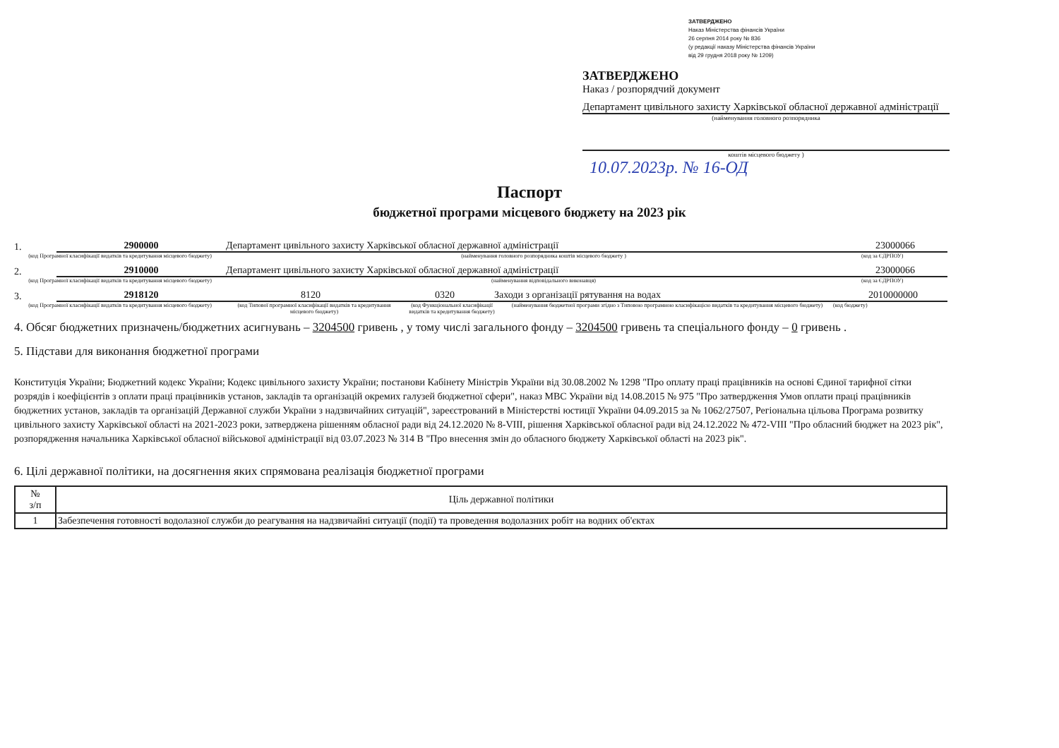ЗАТВЕРДЖЕНО
Наказ Міністерства фінансів України
26 серпня 2014 року № 836
(у редакції наказу Міністерства фінансів України
від 29 грудня 2018 року № 1209)
ЗАТВЕРДЖЕНО
Наказ / розпорядчий документ
Департамент цивільного захисту Харківської обласної державної адміністрації
(найменування головного розпорядника
коштів місцевого бюджету )
10.07.2023р. № 16-ОД
Паспорт
бюджетної програми місцевого бюджету на 2023 рік
1.
2900000 Департамент цивільного захисту Харківської обласної державної адміністрації 23000066
(код Програмної класифікації видатків та кредитування місцевого бюджету) (найменування головного розпорядника коштів місцевого бюджету ) (код за ЄДРПОУ)
2.
2910000 Департамент цивільного захисту Харківської обласної державної адміністрації 23000066
(код Програмної класифікації видатків та кредитування місцевого бюджету) (найменування відповідального виконавця) (код за ЄДРПОУ)
3.
2918120 8120 0320 Заходи з організації рятування на водах 2010000000
(код Програмної класифікації видатків та кредитування місцевого бюджету) (код Типової програмної класифікації видатків та кредитування місцевого бюджету) (код Функціональної класифікації видатків та кредитування бюджету) (найменування бюджетної програми згідно з Типовою програмною класифікацією видатків та кредитування місцевого бюджету) (код бюджету)
4. Обсяг бюджетних призначень/бюджетних асигнувань – 3204500 гривень , у тому числі загального фонду – 3204500 гривень та спеціального фонду – 0 гривень .
5. Підстави для виконання бюджетної програми
Конституція України; Бюджетний кодекс України; Кодекс цивільного захисту України; постанови Кабінету Міністрів України від 30.08.2002 № 1298 "Про оплату праці працівників на основі Єдиної тарифної сітки розрядів і коефіцієнтів з оплати праці працівників установ, закладів та організацій окремих галузей бюджетної сфери", наказ МВС України від 14.08.2015 № 975 "Про затвердження Умов оплати праці працівників бюджетних установ, закладів та організацій Державної служби України з надзвичайних ситуацій", зареєстрований в Міністерстві юстиції України 04.09.2015 за № 1062/27507, Регіональна цільова Програма розвитку цивільного захисту Харківської області на 2021-2023 роки, затверджена рішенням обласної ради від 24.12.2020 № 8-VIII, рішення Харківської обласної ради від 24.12.2022 № 472-VIII "Про обласний бюджет на 2023 рік", розпорядження начальника Харківської обласної військової адміністрації від 03.07.2023 № 314 В "Про внесення змін до обласного бюджету Харківської області на 2023 рік".
6. Цілі державної політики, на досягнення яких спрямована реалізація бюджетної програми
| № з/п | Ціль державної політики |
| --- | --- |
| 1 | Забезпечення готовності водолазної служби до реагування на надзвичайні ситуації (події) та проведення водолазних робіт на водних об'єктах |